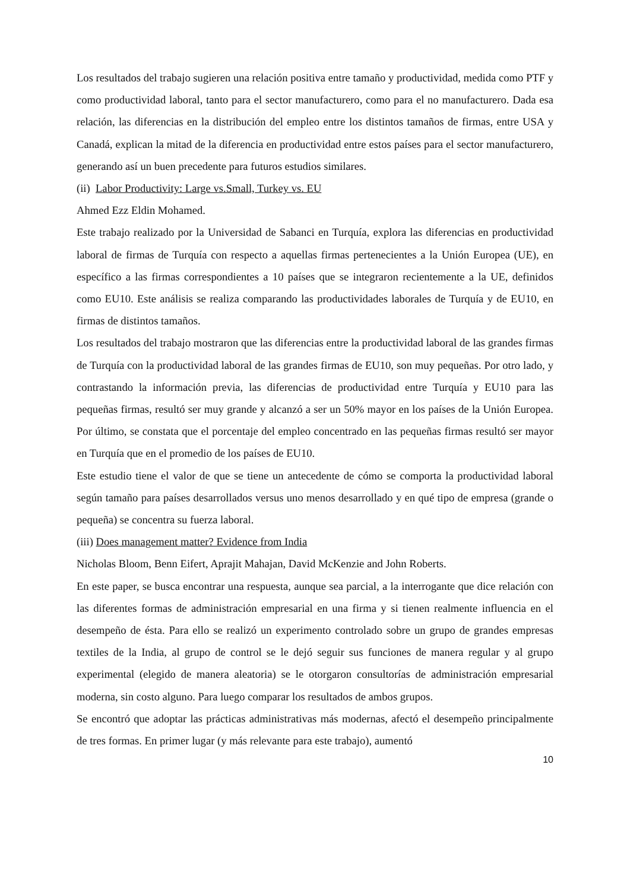Los resultados del trabajo sugieren una relación positiva entre tamaño y productividad, medida como PTF y como productividad laboral, tanto para el sector manufacturero, como para el no manufacturero. Dada esa relación, las diferencias en la distribución del empleo entre los distintos tamaños de firmas, entre USA y Canadá, explican la mitad de la diferencia en productividad entre estos países para el sector manufacturero, generando así un buen precedente para futuros estudios similares.
(ii) Labor Productivity: Large vs.Small, Turkey vs. EU
Ahmed Ezz Eldin Mohamed.
Este trabajo realizado por la Universidad de Sabanci en Turquía, explora las diferencias en productividad laboral de firmas de Turquía con respecto a aquellas firmas pertenecientes a la Unión Europea (UE), en específico a las firmas correspondientes a 10 países que se integraron recientemente a la UE, definidos como EU10. Este análisis se realiza comparando las productividades laborales de Turquía y de EU10, en firmas de distintos tamaños.
Los resultados del trabajo mostraron que las diferencias entre la productividad laboral de las grandes firmas de Turquía con la productividad laboral de las grandes firmas de EU10, son muy pequeñas. Por otro lado, y contrastando la información previa, las diferencias de productividad entre Turquía y EU10 para las pequeñas firmas, resultó ser muy grande y alcanzó a ser un 50% mayor en los países de la Unión Europea. Por último, se constata que el porcentaje del empleo concentrado en las pequeñas firmas resultó ser mayor en Turquía que en el promedio de los países de EU10.
Este estudio tiene el valor de que se tiene un antecedente de cómo se comporta la productividad laboral según tamaño para países desarrollados versus uno menos desarrollado y en qué tipo de empresa (grande o pequeña) se concentra su fuerza laboral.
(iii) Does management matter? Evidence from India
Nicholas Bloom, Benn Eifert, Aprajit Mahajan, David McKenzie and John Roberts.
En este paper, se busca encontrar una respuesta, aunque sea parcial, a la interrogante que dice relación con las diferentes formas de administración empresarial en una firma y si tienen realmente influencia en el desempeño de ésta. Para ello se realizó un experimento controlado sobre un grupo de grandes empresas textiles de la India, al grupo de control se le dejó seguir sus funciones de manera regular y al grupo experimental (elegido de manera aleatoria) se le otorgaron consultorías de administración empresarial moderna, sin costo alguno. Para luego comparar los resultados de ambos grupos.
Se encontró que adoptar las prácticas administrativas más modernas, afectó el desempeño principalmente de tres formas. En primer lugar (y más relevante para este trabajo), aumentó
10